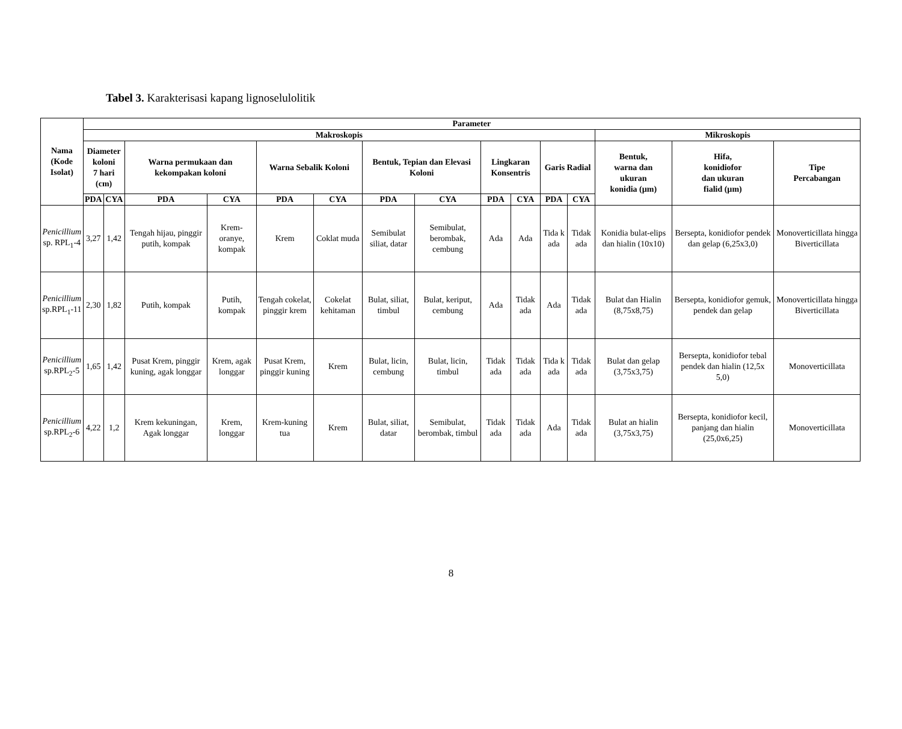Tabel 3. Karakterisasi kapang lignoselulolitik
| Nama (Kode Isolat) | Parameter | | | | | | | | | | | | | | |
| --- | --- | --- | --- | --- | --- | --- | --- | --- | --- | --- | --- | --- | --- | --- | --- |
| | Makroskopis | | | | | | | | | | | | Mikroskopis | | |
| | Diameter koloni 7 hari (cm) | | Warna permukaan dan kekompakan koloni | | Warna Sebalik Koloni | | Bentuk, Tepian dan Elevasi Koloni | | Lingkaran Konsentris | | Garis Radial | | Bentuk, warna dan ukuran konidia (µm) | Hifa, konidiofor dan ukuran fialid (µm) | Tipe Percabangan |
| | PDA | CYA | PDA | CYA | PDA | CYA | PDA | CYA | PDA | CYA | PDA | CYA | | | |
| Penicillium sp. RPL<sub>1</sub>-4 | 3,27 | 1,42 | Tengah hijau, pinggir putih, kompak | Krem-oranye, kompak | Krem | Coklat muda | Semibulat siliat, datar | Semibulat, berombak, cembung | Ada | Ada | Tida k ada | Tidak ada | Konidia bulat-elips dan hialin (10x10) | Bersepta, konidiofor pendek dan gelap (6,25x3,0) | Monoverticillata hingga Biverticillata |
| Penicillium sp.RPL<sub>1</sub>-11 | 2,30 | 1,82 | Putih, kompak | Putih, kompak | Tengah cokelat, pinggir krem | Cokelat kehitaman | Bulat, siliat, timbul | Bulat, keriput, cembung | Ada | Tidak ada | Ada | Tidak ada | Bulat dan Hialin (8,75x8,75) | Bersepta, konidiofor gemuk, pendek dan gelap | Monoverticillata hingga Biverticillata |
| Penicillium sp.RPL<sub>2</sub>-5 | 1,65 | 1,42 | Pusat Krem, pinggir kuning, agak longgar | Krem, agak longgar | Pusat Krem, pinggir kuning | Krem | Bulat, licin, cembung | Bulat, licin, timbul | Tidak ada | Tidak ada | Tida k ada | Tidak ada | Bulat dan gelap (3,75x3,75) | Bersepta, konidiofor tebal pendek dan hialin (12,5x 5,0) | Monoverticillata |
| Penicillium sp.RPL<sub>2</sub>-6 | 4,22 | 1,2 | Krem kekuningan, Agak longgar | Krem, longgar | Krem-kuning tua | Krem | Bulat, siliat, datar | Semibulat, berombak, timbul | Tidak ada | Tidak ada | Ada | Tidak ada | Bulat an hialin (3,75x3,75) | Bersepta, konidiofor kecil, panjang dan hialin (25,0x6,25) | Monoverticillata |
8